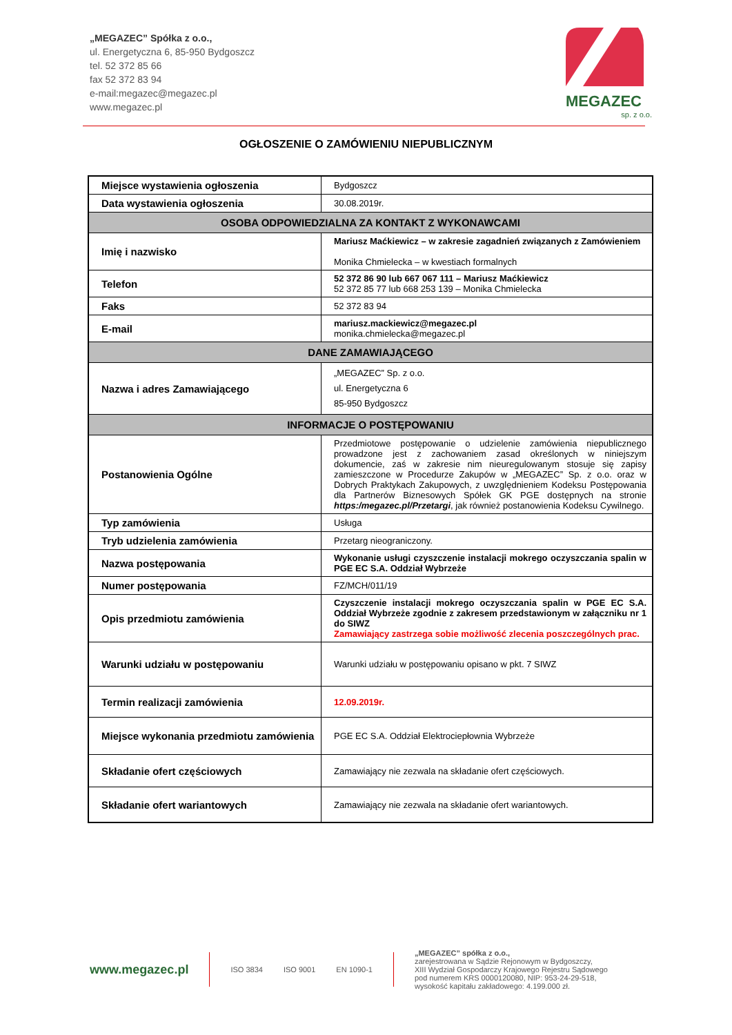„MEGAZEC” Spółka z o.o.,
ul. Energetyczna 6, 85-950 Bydgoszcz
tel. 52 372 85 66
fax 52 372 83 94
e-mail:megazec@megazec.pl
www.megazec.pl
MEGAZEC
sp. z o.o.
OGŁOSZENIE O ZAMÓWIENIU NIEPUBLICZNYM
| Miejsce wystawienia ogłoszenia | Bydgoszcz |
| Data wystawienia ogłoszenia | 30.08.2019r. |
| OSOBA ODPOWIEDZIALNA ZA KONTAKT Z WYKONAWCAMI | |
| Imię i nazwisko | Mariusz Maćkiewicz – w zakresie zagadnień związanych z Zamówieniem Monika Chmielecka – w kwestiach formalnych |
| Telefon | 52 372 86 90 lub 667 067 111 – Mariusz Maćkiewicz 52 372 85 77 lub 668 253 139 – Monika Chmielecka |
| Faks | 52 372 83 94 |
| E-mail | mariusz.mackiewicz@megazec.pl monika.chmielecka@megazec.pl |
| DANE ZAMAWIAJĄCEGO | |
| Nazwa i adres Zamawiającego | „MEGAZEC” Sp. z o.o. ul. Energetyczna 6 85-950 Bydgoszcz |
| INFORMACJE O POSTĘPOWANIU | |
| Postanowienia Ogólne | Przedmiotowe postępowanie o udzielenie zamówienia niepublicznego prowadzone jest z zachowaniem zasad określonych w niniejszym dokumencie, zaś w zakresie nim nieuregulowanym stosuje się zapisy zamieszczone w Procedurze Zakupów w „MEGAZEC” Sp. z o.o. oraz w Dobrych Praktykach Zakupowych, z uwzględnieniem Kodeksu Postępowania dla Partnerów Biznesowych Spółek GK PGE dostępnych na stronie https:/megazec.pl/Przetargi , jak również postanowienia Kodeksu Cywilnego. |
| Typ zamówienia | Usługa |
| Tryb udzielenia zamówienia | Przetarg nieograniczony. |
| Nazwa postępowania | Wykonanie usługi czyszczenie instalacji mokrego oczyszczania spalin w PGE EC S.A. Oddział Wybrzeże |
| Numer postępowania | FZ/MCH/011/19 |
| Opis przedmiotu zamówienia | Czyszczenie instalacji mokrego oczyszczania spalin w PGE EC S.A. Oddział Wybrzeże zgodnie z zakresem przedstawionym w załączniku nr 1 do SIWZ Zamawiający zastrzega sobie możliwość zlecenia poszczególnych prac. |
| Warunki udziału w postępowaniu | Warunki udziału w postępowaniu opisano w pkt. 7 SIWZ |
| Termin realizacji zamówienia | 12.09.2019r. |
| Miejsce wykonania przedmiotu zamówienia | PGE EC S.A. Oddział Elektrociepłownia Wybrzeże |
| Składanie ofert częściowych | Zamawiający nie zezwala na składanie ofert częściowych. |
| Składanie ofert wariantowych | Zamawiający nie zezwala na składanie ofert wariantowych. |
www.megazec.pl
ISO 3834 ISO 9001 EN 1090-1
„MEGAZEC” spółka z o.o.,
zarejestrowana w Sądzie Rejonowym w Bydgoszczy,
XIII Wydział Gospodarczy Krajowego Rejestru Sądowego
pod numerem KRS 0000120080, NIP: 953-24-29-518,
wysokość kapitału zakładowego: 4.199.000 zł.